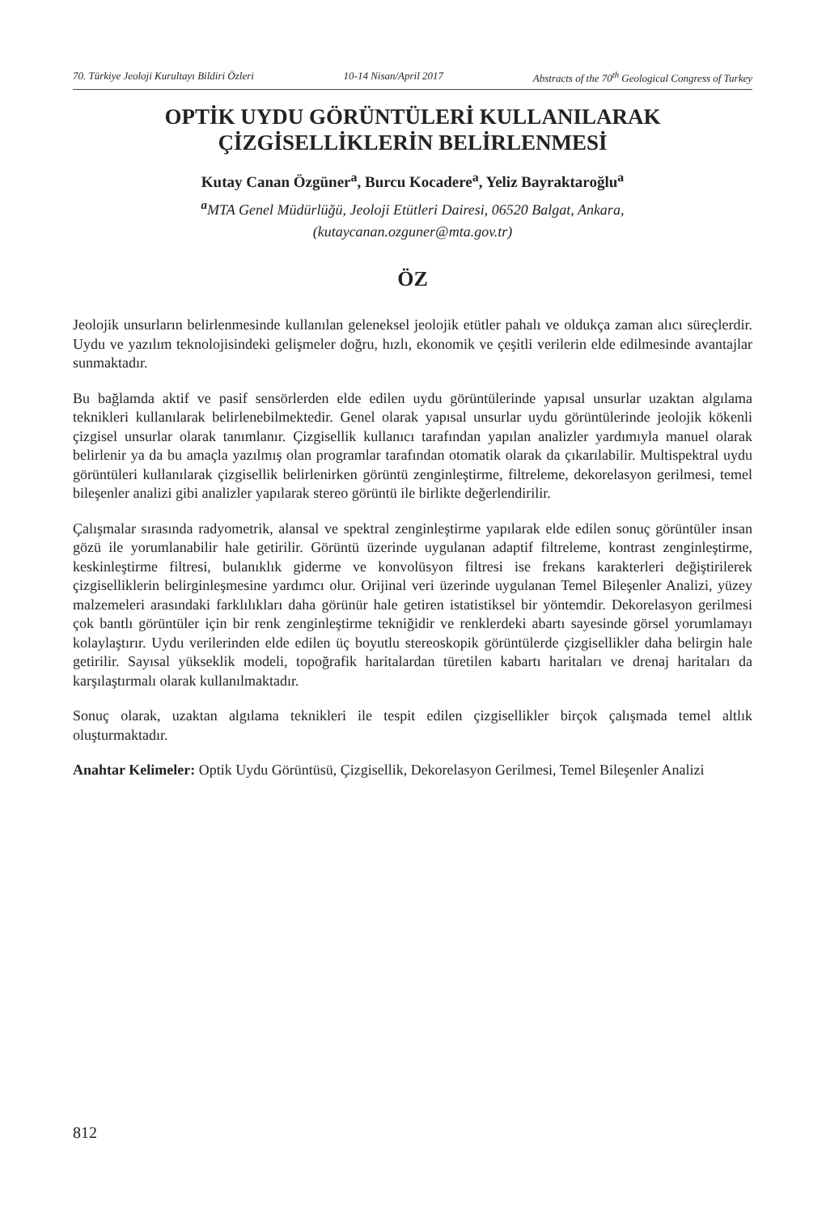70. Türkiye Jeoloji Kurultayı Bildiri Özleri 10-14 Nisan/April 2017 Abstracts of the 70<sup>th</sup> Geological Congress of Turkey
OPTİK UYDU GÖRÜNTÜLERİ KULLANILARAK
ÇİZGİSELLİKLERİN BELİRLENMESİ
Kutay Canan Özgüner<sup>a</sup>, Burcu Kocadere<sup>a</sup>, Yeliz Bayraktaroğlu<sup>a</sup>
<sup>a</sup> MTA Genel Müdürlüğü, Jeoloji Etütleri Dairesi, 06520 Balgat, Ankara,
(kutaycanan.ozguner@mta.gov.tr)
ÖZ
Jeolojik unsurların belirlenmesinde kullanılan geleneksel jeolojik etütler pahalı ve oldukça zaman alıcı süreçlerdir. Uydu ve yazılım teknolojisindeki gelişmeler doğru, hızlı, ekonomik ve çeşitli verilerin elde edilmesinde avantajlar sunmaktadır.
Bu bağlamda aktif ve pasif sensörlerden elde edilen uydu görüntülerinde yapısal unsurlar uzaktan algılama teknikleri kullanılarak belirlenebilmektedir. Genel olarak yapısal unsurlar uydu görüntülerinde jeolojik kökenli çizgisel unsurlar olarak tanımlanır. Çizgisellik kullanıcı tarafından yapılan analizler yardımıyla manuel olarak belirlenir ya da bu amaçla yazılmış olan programlar tarafından otomatik olarak da çıkarılabilir. Multispektral uydu görüntüleri kullanılarak çizgisellik belirlenirken görüntü zenginleştirme, filtreleme, dekorelasyon gerilmesi, temel bileşenler analizi gibi analizler yapılarak stereo görüntü ile birlikte değerlendirilir.
Çalışmalar sırasında radyometrik, alansal ve spektral zenginleştirme yapılarak elde edilen sonuç görüntüler insan gözü ile yorumlanabilir hale getirilir. Görüntü üzerinde uygulanan adaptif filtreleme, kontrast zenginleştirme, keskinleştirme filtresi, bulanıklık giderme ve konvolüsyon filtresi ise frekans karakterleri değiştirilerek çizgiselliklerin belirginleşmesine yardımcı olur. Orijinal veri üzerinde uygulanan Temel Bileşenler Analizi, yüzey malzemeleri arasındaki farklılıkları daha görünür hale getiren istatistiksel bir yöntemdir. Dekorelasyon gerilmesi çok bantlı görüntüler için bir renk zenginleştirme tekniğidir ve renklerdeki abartı sayesinde görsel yorumlamayı kolaylaştırır. Uydu verilerinden elde edilen üç boyutlu stereoskopik görüntülerde çizgisellikler daha belirgin hale getirilir. Sayısal yükseklik modeli, topoğrafik haritalardan türetilen kabartı haritaları ve drenaj haritaları da karşılaştırmalı olarak kullanılmaktadır.
Sonuç olarak, uzaktan algılama teknikleri ile tespit edilen çizgisellikler birçok çalışmada temel altlık oluşturmaktadır.
Anahtar Kelimeler: Optik Uydu Görüntüsü, Çizgisellik, Dekorelasyon Gerilmesi, Temel Bileşenler Analizi
812